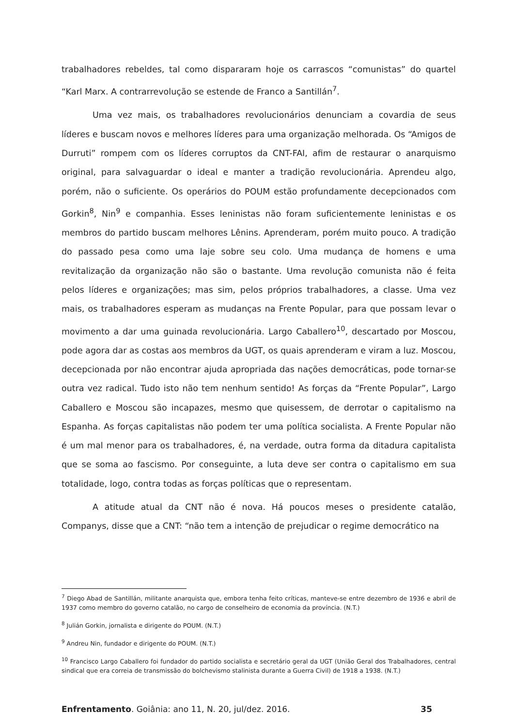trabalhadores rebeldes, tal como dispararam hoje os carrascos “comunistas” do quartel “Karl Marx. A contrarrevolução se estende de Franco a Santillán<sup>7</sup>.
Uma vez mais, os trabalhadores revolucionários denunciam a covardia de seus líderes e buscam novos e melhores líderes para uma organização melhorada. Os “Amigos de Durruti” rompem com os líderes corruptos da CNT-FAI, afim de restaurar o anarquismo original, para salvaguardar o ideal e manter a tradição revolucionária. Aprendeu algo, porém, não o suficiente. Os operários do POUM estão profundamente decepcionados com Gorkin<sup>8</sup>, Nin<sup>9</sup> e companhia. Esses leninistas não foram suficientemente leninistas e os membros do partido buscam melhores Lênins. Aprenderam, porém muito pouco. A tradição do passado pesa como uma laje sobre seu colo. Uma mudança de homens e uma revitalização da organização não são o bastante. Uma revolução comunista não é feita pelos líderes e organizações; mas sim, pelos próprios trabalhadores, a classe. Uma vez mais, os trabalhadores esperam as mudanças na Frente Popular, para que possam levar o movimento a dar uma guinada revolucionária. Largo Caballero<sup>10</sup>, descartado por Moscou, pode agora dar as costas aos membros da UGT, os quais aprenderam e viram a luz. Moscou, decepcionada por não encontrar ajuda apropriada das nações democráticas, pode tornar-se outra vez radical. Tudo isto não tem nenhum sentido! As forças da “Frente Popular”, Largo Caballero e Moscou são incapazes, mesmo que quisessem, de derrotar o capitalismo na Espanha. As forças capitalistas não podem ter uma política socialista. A Frente Popular não é um mal menor para os trabalhadores, é, na verdade, outra forma da ditadura capitalista que se soma ao fascismo. Por conseguinte, a luta deve ser contra o capitalismo em sua totalidade, logo, contra todas as forças políticas que o representam.
A atitude atual da CNT não é nova. Há poucos meses o presidente catalão, Companys, disse que a CNT: “não tem a intenção de prejudicar o regime democrático na
<sup>7</sup> Diego Abad de Santillán, militante anarquista que, embora tenha feito críticas, manteve-se entre dezembro de 1936 e abril de 1937 como membro do governo catalão, no cargo de conselheiro de economia da província. (N.T.)
<sup>8</sup> Julián Gorkin, jornalista e dirigente do POUM. (N.T.)
<sup>9</sup> Andreu Nin, fundador e dirigente do POUM. (N.T.)
<sup>10</sup> Francisco Largo Caballero foi fundador do partido socialista e secretário geral da UGT (União Geral dos Trabalhadores, central sindical que era correia de transmissão do bolchevismo stalinista durante a Guerra Civil) de 1918 a 1938. (N.T.)
Enfrentamento. Goiânia: ano 11, N. 20, jul/dez. 2016. 35